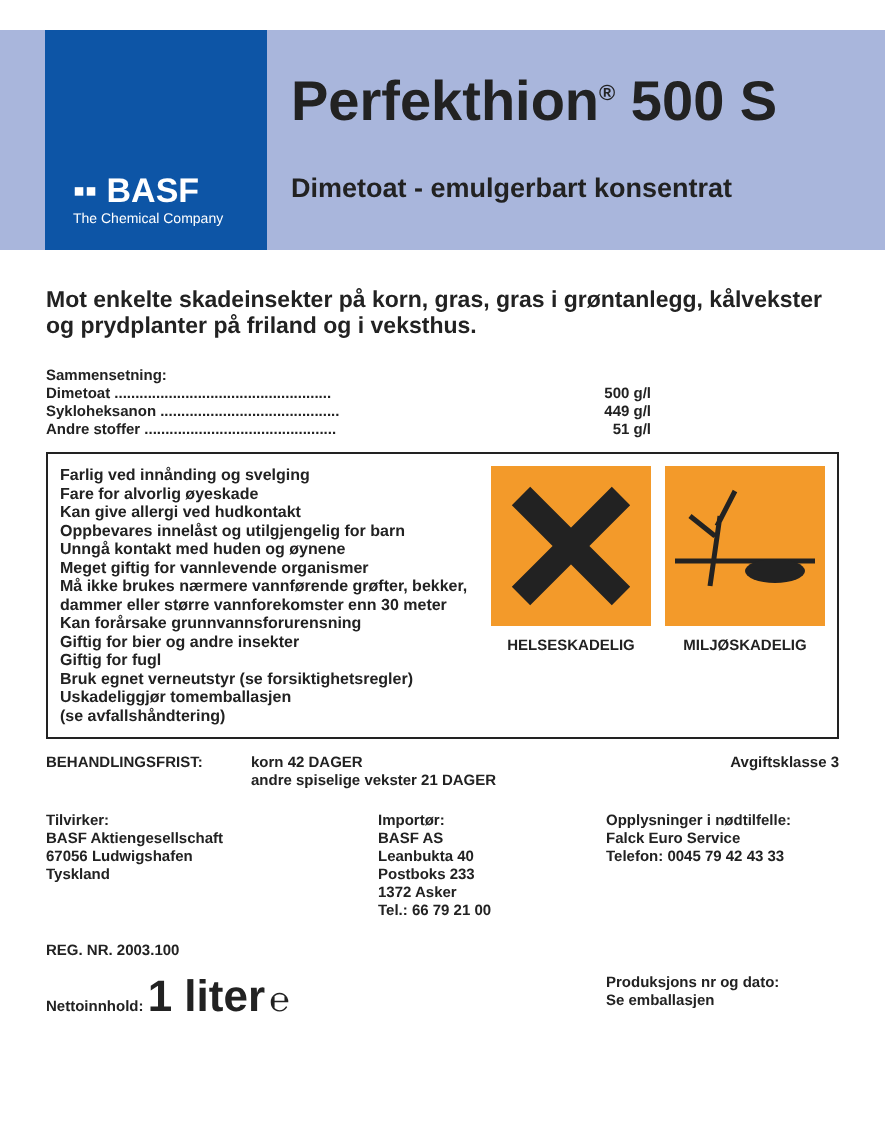▪▪ BASF
The Chemical Company
Perfekthion<sup>®</sup> 500 S
Dimetoat - emulgerbart konsentrat
Mot enkelte skadeinsekter på korn, gras, gras i grøntanlegg, kålvekster og prydplanter på friland og i veksthus.
Sammensetning:
Dimetoat .................................................... 500 g/l
Sykloheksanon ........................................... 449 g/l
Andre stoffer .............................................. 51 g/l
Farlig ved innånding og svelging
Fare for alvorlig øyeskade
Kan give allergi ved hudkontakt
Oppbevares innelåst og utilgjengelig for barn
Unngå kontakt med huden og øynene
Meget giftig for vannlevende organismer
Må ikke brukes nærmere vannførende grøfter, bekker, dammer eller større vannforekomster enn 30 meter
Kan forårsake grunnvannsforurensning
Giftig for bier og andre insekter
Giftig for fugl
Bruk egnet verneutstyr (se forsiktighetsregler)
Uskadeliggjør tomemballasjen
(se avfallshåndtering)
HELSESKADELIG MILJØSKADELIG
BEHANDLINGSFRIST: korn 42 DAGER
andre spiselige vekster 21 DAGER
Avgiftsklasse 3
Tilvirker:
BASF Aktiengesellschaft
67056 Ludwigshafen
Tyskland
Importør:
BASF AS
Leanbukta 40
Postboks 233
1372 Asker
Tel.: 66 79 21 00
Opplysninger i nødtilfelle:
Falck Euro Service
Telefon: 0045 79 42 43 33
REG. NR. 2003.100
Nettoinnhold: 1 liter ℮
Produksjons nr og dato:
Se emballasjen